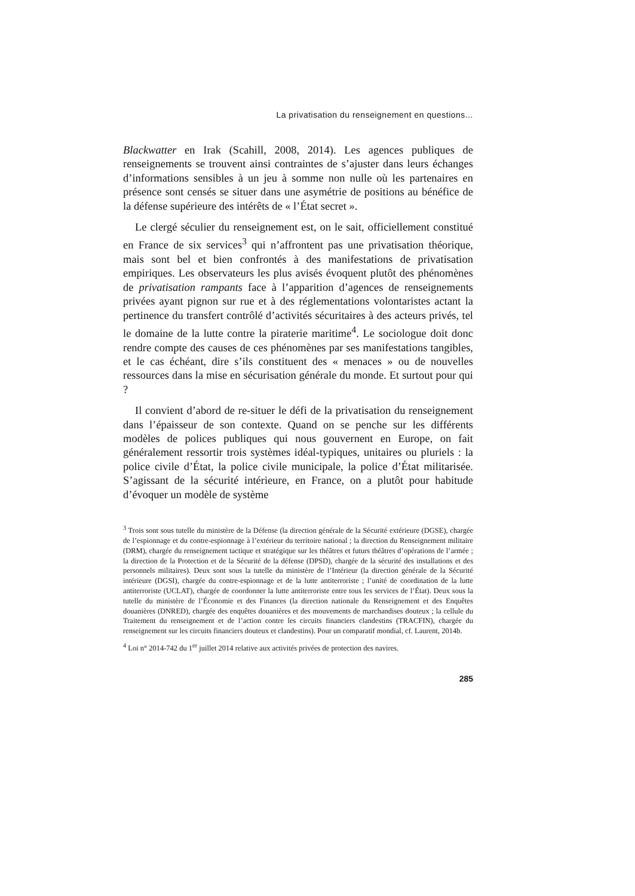La privatisation du renseignement en questions...
Blackwatter en Irak (Scahill, 2008, 2014). Les agences publiques de renseignements se trouvent ainsi contraintes de s’ajuster dans leurs échanges d’informations sensibles à un jeu à somme non nulle où les partenaires en présence sont censés se situer dans une asymétrie de positions au bénéfice de la défense supérieure des intérêts de « l’État secret ».
Le clergé séculier du renseignement est, on le sait, officiellement constitué en France de six services<sup>3</sup> qui n’affrontent pas une privatisation théorique, mais sont bel et bien confrontés à des manifestations de privatisation empiriques. Les observateurs les plus avisés évoquent plutôt des phénomènes de privatisation rampants face à l’apparition d’agences de renseignements privées ayant pignon sur rue et à des réglementations volontaristes actant la pertinence du transfert contrôlé d’activités sécuritaires à des acteurs privés, tel le domaine de la lutte contre la piraterie maritime<sup>4</sup>. Le sociologue doit donc rendre compte des causes de ces phénomènes par ses manifestations tangibles, et le cas échéant, dire s’ils constituent des « menaces » ou de nouvelles ressources dans la mise en sécurisation générale du monde. Et surtout pour qui ?
Il convient d’abord de re-situer le défi de la privatisation du renseignement dans l’épaisseur de son contexte. Quand on se penche sur les différents modèles de polices publiques qui nous gouvernent en Europe, on fait généralement ressortir trois systèmes idéal-typiques, unitaires ou pluriels : la police civile d’État, la police civile municipale, la police d’État militarisée. S’agissant de la sécurité intérieure, en France, on a plutôt pour habitude d’évoquer un modèle de système
<sup>3</sup> Trois sont sous tutelle du ministère de la Défense (la direction générale de la Sécurité extérieure (DGSE), chargée de l’espionnage et du contre-espionnage à l’extérieur du territoire national ; la direction du Renseignement militaire (DRM), chargée du renseignement tactique et stratégique sur les théâtres et futurs théâtres d’opérations de l’armée ; la direction de la Protection et de la Sécurité de la défense (DPSD), chargée de la sécurité des installations et des personnels militaires). Deux sont sous la tutelle du ministère de l’Intérieur (la direction générale de la Sécurité intérieure (DGSI), chargée du contre-espionnage et de la lutte antiterroriste ; l’unité de coordination de la lutte antiterroriste (UCLAT), chargée de coordonner la lutte antiterroriste entre tous les services de l’État). Deux sous la tutelle du ministère de l’Économie et des Finances (la direction nationale du Renseignement et des Enquêtes douanières (DNRED), chargée des enquêtes douanières et des mouvements de marchandises douteux ; la cellule du Traitement du renseignement et de l’action contre les circuits financiers clandestins (TRACFIN), chargée du renseignement sur les circuits financiers douteux et clandestins). Pour un comparatif mondial, cf. Laurent, 2014b.
<sup>4</sup> Loi n° 2014-742 du 1<sup>er</sup> juillet 2014 relative aux activités privées de protection des navires.
285